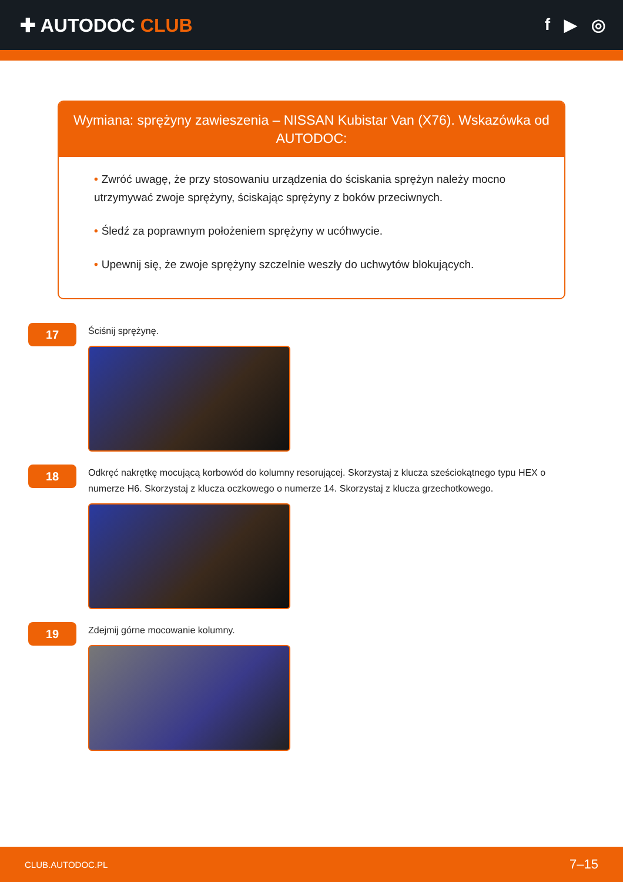✚ AUTODOC CLUB f ▶ ◎
Wymiana: sprężyny zawieszenia – NISSAN Kubistar Van (X76). Wskazówka od AUTODOC:
• Zwróć uwagę, że przy stosowaniu urządzenia do ściskania sprężyn należy mocno utrzymywać zwoje sprężyny, ściskając sprężyny z boków przeciwnych.
• Śledź za poprawnym położeniem sprężyny w ucóhwycie.
• Upewnij się, że zwoje sprężyny szczelnie weszły do uchwytów blokujących.
17
Ściśnij sprężynę.
18
Odkręć nakrętkę mocującą korbowód do kolumny resorującej. Skorzystaj z klucza sześciokątnego typu HEX o numerze H6. Skorzystaj z klucza oczkowego o numerze 14. Skorzystaj z klucza grzechotkowego.
19
Zdejmij górne mocowanie kolumny.
CLUB.AUTODOC.PL 7–15